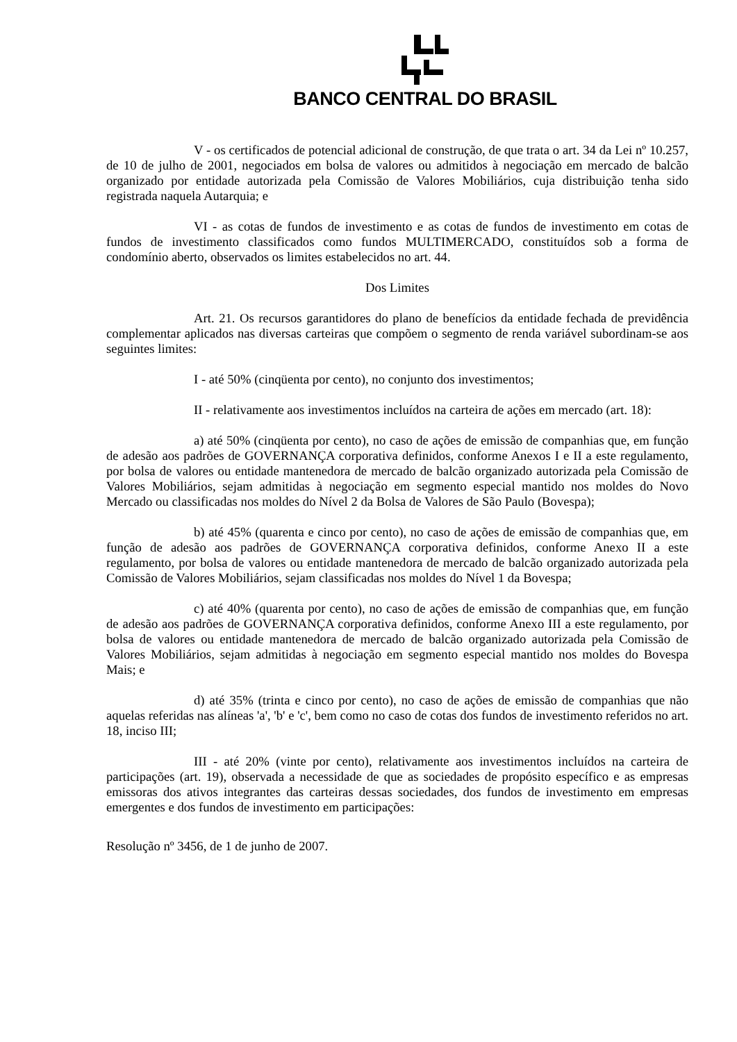BANCO CENTRAL DO BRASIL
V - os certificados de potencial adicional de construção, de que trata o art. 34 da Lei nº 10.257, de 10 de julho de 2001, negociados em bolsa de valores ou admitidos à negociação em mercado de balcão organizado por entidade autorizada pela Comissão de Valores Mobiliários, cuja distribuição tenha sido registrada naquela Autarquia; e
VI - as cotas de fundos de investimento e as cotas de fundos de investimento em cotas de fundos de investimento classificados como fundos MULTIMERCADO, constituídos sob a forma de condomínio aberto, observados os limites estabelecidos no art. 44.
Dos Limites
Art. 21. Os recursos garantidores do plano de benefícios da entidade fechada de previdência complementar aplicados nas diversas carteiras que compõem o segmento de renda variável subordinam-se aos seguintes limites:
I - até 50% (cinqüenta por cento), no conjunto dos investimentos;
II - relativamente aos investimentos incluídos na carteira de ações em mercado (art. 18):
a) até 50% (cinqüenta por cento), no caso de ações de emissão de companhias que, em função de adesão aos padrões de GOVERNANÇA corporativa definidos, conforme Anexos I e II a este regulamento, por bolsa de valores ou entidade mantenedora de mercado de balcão organizado autorizada pela Comissão de Valores Mobiliários, sejam admitidas à negociação em segmento especial mantido nos moldes do Novo Mercado ou classificadas nos moldes do Nível 2 da Bolsa de Valores de São Paulo (Bovespa);
b) até 45% (quarenta e cinco por cento), no caso de ações de emissão de companhias que, em função de adesão aos padrões de GOVERNANÇA corporativa definidos, conforme Anexo II a este regulamento, por bolsa de valores ou entidade mantenedora de mercado de balcão organizado autorizada pela Comissão de Valores Mobiliários, sejam classificadas nos moldes do Nível 1 da Bovespa;
c) até 40% (quarenta por cento), no caso de ações de emissão de companhias que, em função de adesão aos padrões de GOVERNANÇA corporativa definidos, conforme Anexo III a este regulamento, por bolsa de valores ou entidade mantenedora de mercado de balcão organizado autorizada pela Comissão de Valores Mobiliários, sejam admitidas à negociação em segmento especial mantido nos moldes do Bovespa Mais; e
d) até 35% (trinta e cinco por cento), no caso de ações de emissão de companhias que não aquelas referidas nas alíneas 'a', 'b' e 'c', bem como no caso de cotas dos fundos de investimento referidos no art. 18, inciso III;
III - até 20% (vinte por cento), relativamente aos investimentos incluídos na carteira de participações (art. 19), observada a necessidade de que as sociedades de propósito específico e as empresas emissoras dos ativos integrantes das carteiras dessas sociedades, dos fundos de investimento em empresas emergentes e dos fundos de investimento em participações:
Resolução nº 3456, de 1 de junho de 2007.